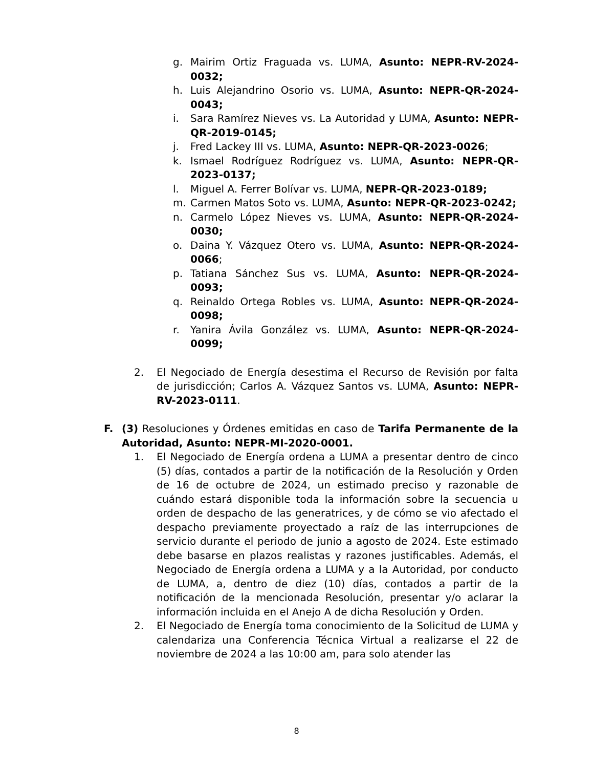g. Mairim Ortiz Fraguada vs. LUMA, Asunto: NEPR-RV-2024-0032;
h. Luis Alejandrino Osorio vs. LUMA, Asunto: NEPR-QR-2024-0043;
i. Sara Ramírez Nieves vs. La Autoridad y LUMA, Asunto: NEPR-QR-2019-0145;
j. Fred Lackey III vs. LUMA, Asunto: NEPR-QR-2023-0026;
k. Ismael Rodríguez Rodríguez vs. LUMA, Asunto: NEPR-QR-2023-0137;
l. Miguel A. Ferrer Bolívar vs. LUMA, NEPR-QR-2023-0189;
m. Carmen Matos Soto vs. LUMA, Asunto: NEPR-QR-2023-0242;
n. Carmelo López Nieves vs. LUMA, Asunto: NEPR-QR-2024-0030;
o. Daina Y. Vázquez Otero vs. LUMA, Asunto: NEPR-QR-2024-0066;
p. Tatiana Sánchez Sus vs. LUMA, Asunto: NEPR-QR-2024-0093;
q. Reinaldo Ortega Robles vs. LUMA, Asunto: NEPR-QR-2024-0098;
r. Yanira Ávila González vs. LUMA, Asunto: NEPR-QR-2024-0099;
2. El Negociado de Energía desestima el Recurso de Revisión por falta de jurisdicción; Carlos A. Vázquez Santos vs. LUMA, Asunto: NEPR-RV-2023-0111.
F. (3) Resoluciones y Órdenes emitidas en caso de Tarifa Permanente de la Autoridad, Asunto: NEPR-MI-2020-0001.
1. El Negociado de Energía ordena a LUMA a presentar dentro de cinco (5) días, contados a partir de la notificación de la Resolución y Orden de 16 de octubre de 2024, un estimado preciso y razonable de cuándo estará disponible toda la información sobre la secuencia u orden de despacho de las generatrices, y de cómo se vio afectado el despacho previamente proyectado a raíz de las interrupciones de servicio durante el periodo de junio a agosto de 2024. Este estimado debe basarse en plazos realistas y razones justificables. Además, el Negociado de Energía ordena a LUMA y a la Autoridad, por conducto de LUMA, a, dentro de diez (10) días, contados a partir de la notificación de la mencionada Resolución, presentar y/o aclarar la información incluida en el Anejo A de dicha Resolución y Orden.
2. El Negociado de Energía toma conocimiento de la Solicitud de LUMA y calendariza una Conferencia Técnica Virtual a realizarse el 22 de noviembre de 2024 a las 10:00 am, para solo atender las
8